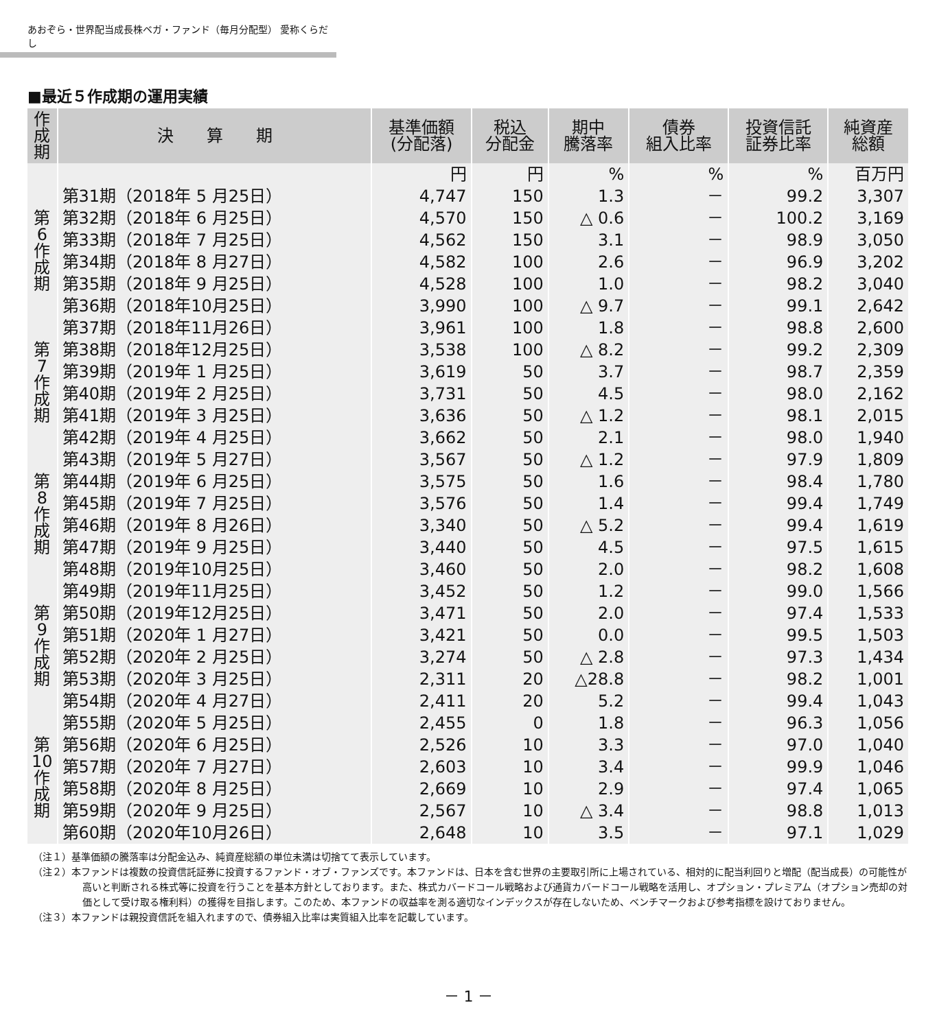あおぞら・世界配当成長株ベガ・ファンド（毎月分配型） 愛称くらだし
■最近５作成期の運用実績
| 作成期 | 決 算 期 | 基準価額 (分配落) | 税込 分配金 | 期中 騰落率 | 債券 組入比率 | 投資信託 証券比率 | 純資産 総額 |
| --- | --- | --- | --- | --- | --- | --- | --- |
| | | 円 | 円 | % | % | % | 百万円 |
| 第6作成期 | 第31期（2018年 5 月25日） | 4,747 | 150 | 1.3 | － | 99.2 | 3,307 |
| | 第32期（2018年 6 月25日） | 4,570 | 150 | △ 0.6 | － | 100.2 | 3,169 |
| | 第33期（2018年 7 月25日） | 4,562 | 150 | 3.1 | － | 98.9 | 3,050 |
| | 第34期（2018年 8 月27日） | 4,582 | 100 | 2.6 | － | 96.9 | 3,202 |
| | 第35期（2018年 9 月25日） | 4,528 | 100 | 1.0 | － | 98.2 | 3,040 |
| | 第36期（2018年10月25日） | 3,990 | 100 | △ 9.7 | － | 99.1 | 2,642 |
| 第7作成期 | 第37期（2018年11月26日） | 3,961 | 100 | 1.8 | － | 98.8 | 2,600 |
| | 第38期（2018年12月25日） | 3,538 | 100 | △ 8.2 | － | 99.2 | 2,309 |
| | 第39期（2019年 1 月25日） | 3,619 | 50 | 3.7 | － | 98.7 | 2,359 |
| | 第40期（2019年 2 月25日） | 3,731 | 50 | 4.5 | － | 98.0 | 2,162 |
| | 第41期（2019年 3 月25日） | 3,636 | 50 | △ 1.2 | － | 98.1 | 2,015 |
| | 第42期（2019年 4 月25日） | 3,662 | 50 | 2.1 | － | 98.0 | 1,940 |
| 第8作成期 | 第43期（2019年 5 月27日） | 3,567 | 50 | △ 1.2 | － | 97.9 | 1,809 |
| | 第44期（2019年 6 月25日） | 3,575 | 50 | 1.6 | － | 98.4 | 1,780 |
| | 第45期（2019年 7 月25日） | 3,576 | 50 | 1.4 | － | 99.4 | 1,749 |
| | 第46期（2019年 8 月26日） | 3,340 | 50 | △ 5.2 | － | 99.4 | 1,619 |
| | 第47期（2019年 9 月25日） | 3,440 | 50 | 4.5 | － | 97.5 | 1,615 |
| | 第48期（2019年10月25日） | 3,460 | 50 | 2.0 | － | 98.2 | 1,608 |
| 第9作成期 | 第49期（2019年11月25日） | 3,452 | 50 | 1.2 | － | 99.0 | 1,566 |
| | 第50期（2019年12月25日） | 3,471 | 50 | 2.0 | － | 97.4 | 1,533 |
| | 第51期（2020年 1 月27日） | 3,421 | 50 | 0.0 | － | 99.5 | 1,503 |
| | 第52期（2020年 2 月25日） | 3,274 | 50 | △ 2.8 | － | 97.3 | 1,434 |
| | 第53期（2020年 3 月25日） | 2,311 | 20 | △28.8 | － | 98.2 | 1,001 |
| | 第54期（2020年 4 月27日） | 2,411 | 20 | 5.2 | － | 99.4 | 1,043 |
| 第10作成期 | 第55期（2020年 5 月25日） | 2,455 | 0 | 1.8 | － | 96.3 | 1,056 |
| | 第56期（2020年 6 月25日） | 2,526 | 10 | 3.3 | － | 97.0 | 1,040 |
| | 第57期（2020年 7 月27日） | 2,603 | 10 | 3.4 | － | 99.9 | 1,046 |
| | 第58期（2020年 8 月25日） | 2,669 | 10 | 2.9 | － | 97.4 | 1,065 |
| | 第59期（2020年 9 月25日） | 2,567 | 10 | △ 3.4 | － | 98.8 | 1,013 |
| | 第60期（2020年10月26日） | 2,648 | 10 | 3.5 | － | 97.1 | 1,029 |
（注１）基準価額の騰落率は分配金込み、純資産総額の単位未満は切捨てて表示しています。
（注２）本ファンドは複数の投資信託証券に投資するファンド・オブ・ファンズです。本ファンドは、日本を含む世界の主要取引所に上場されている、相対的に配当利回りと増配（配当成長）の可能性が高いと判断される株式等に投資を行うことを基本方針としております。また、株式カバードコール戦略および通貨カバードコール戦略を活用し、オプション・プレミアム（オプション売却の対価として受け取る権利料）の獲得を目指します。このため、本ファンドの収益率を測る適切なインデックスが存在しないため、ベンチマークおよび参考指標を設けておりません。
（注３）本ファンドは親投資信託を組入れますので、債券組入比率は実質組入比率を記載しています。
－ 1 －